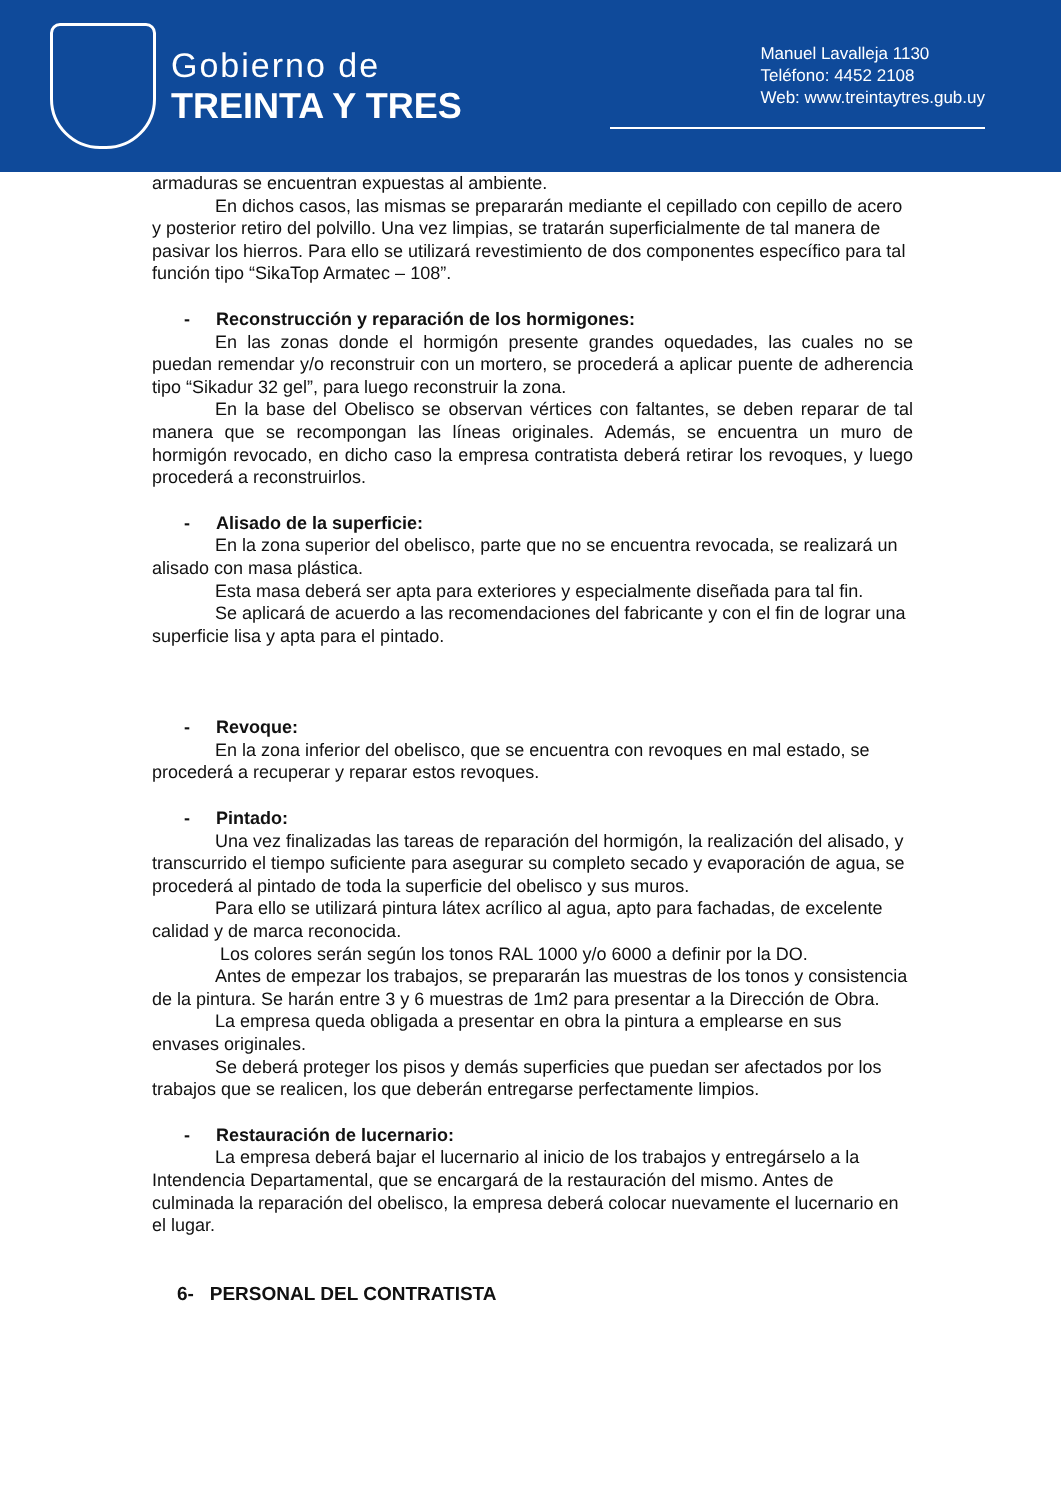Gobierno de
TREINTA Y TRES
Manuel Lavalleja 1130
Teléfono: 4452 2108
Web: www.treintaytres.gub.uy
armaduras se encuentran expuestas al ambiente.
En dichos casos, las mismas se prepararán mediante el cepillado con cepillo de acero y posterior retiro del polvillo. Una vez limpias, se tratarán superficialmente de tal manera de pasivar los hierros. Para ello se utilizará revestimiento de dos componentes específico para tal función tipo “SikaTop Armatec – 108”.
- Reconstrucción y reparación de los hormigones:
En las zonas donde el hormigón presente grandes oquedades, las cuales no se puedan remendar y/o reconstruir con un mortero, se procederá a aplicar puente de adherencia tipo “Sikadur 32 gel”, para luego reconstruir la zona.
En la base del Obelisco se observan vértices con faltantes, se deben reparar de tal manera que se recompongan las líneas originales. Además, se encuentra un muro de hormigón revocado, en dicho caso la empresa contratista deberá retirar los revoques, y luego procederá a reconstruirlos.
- Alisado de la superficie:
En la zona superior del obelisco, parte que no se encuentra revocada, se realizará un alisado con masa plástica.
Esta masa deberá ser apta para exteriores y especialmente diseñada para tal fin.
Se aplicará de acuerdo a las recomendaciones del fabricante y con el fin de lograr una superficie lisa y apta para el pintado.
- Revoque:
En la zona inferior del obelisco, que se encuentra con revoques en mal estado, se procederá a recuperar y reparar estos revoques.
- Pintado:
Una vez finalizadas las tareas de reparación del hormigón, la realización del alisado, y transcurrido el tiempo suficiente para asegurar su completo secado y evaporación de agua, se procederá al pintado de toda la superficie del obelisco y sus muros.
Para ello se utilizará pintura látex acrílico al agua, apto para fachadas, de excelente calidad y de marca reconocida.
Los colores serán según los tonos RAL 1000 y/o 6000 a definir por la DO.
Antes de empezar los trabajos, se prepararán las muestras de los tonos y consistencia de la pintura. Se harán entre 3 y 6 muestras de 1m2 para presentar a la Dirección de Obra.
La empresa queda obligada a presentar en obra la pintura a emplearse en sus envases originales.
Se deberá proteger los pisos y demás superficies que puedan ser afectados por los trabajos que se realicen, los que deberán entregarse perfectamente limpios.
- Restauración de lucernario:
La empresa deberá bajar el lucernario al inicio de los trabajos y entregárselo a la Intendencia Departamental, que se encargará de la restauración del mismo. Antes de culminada la reparación del obelisco, la empresa deberá colocar nuevamente el lucernario en el lugar.
6- PERSONAL DEL CONTRATISTA